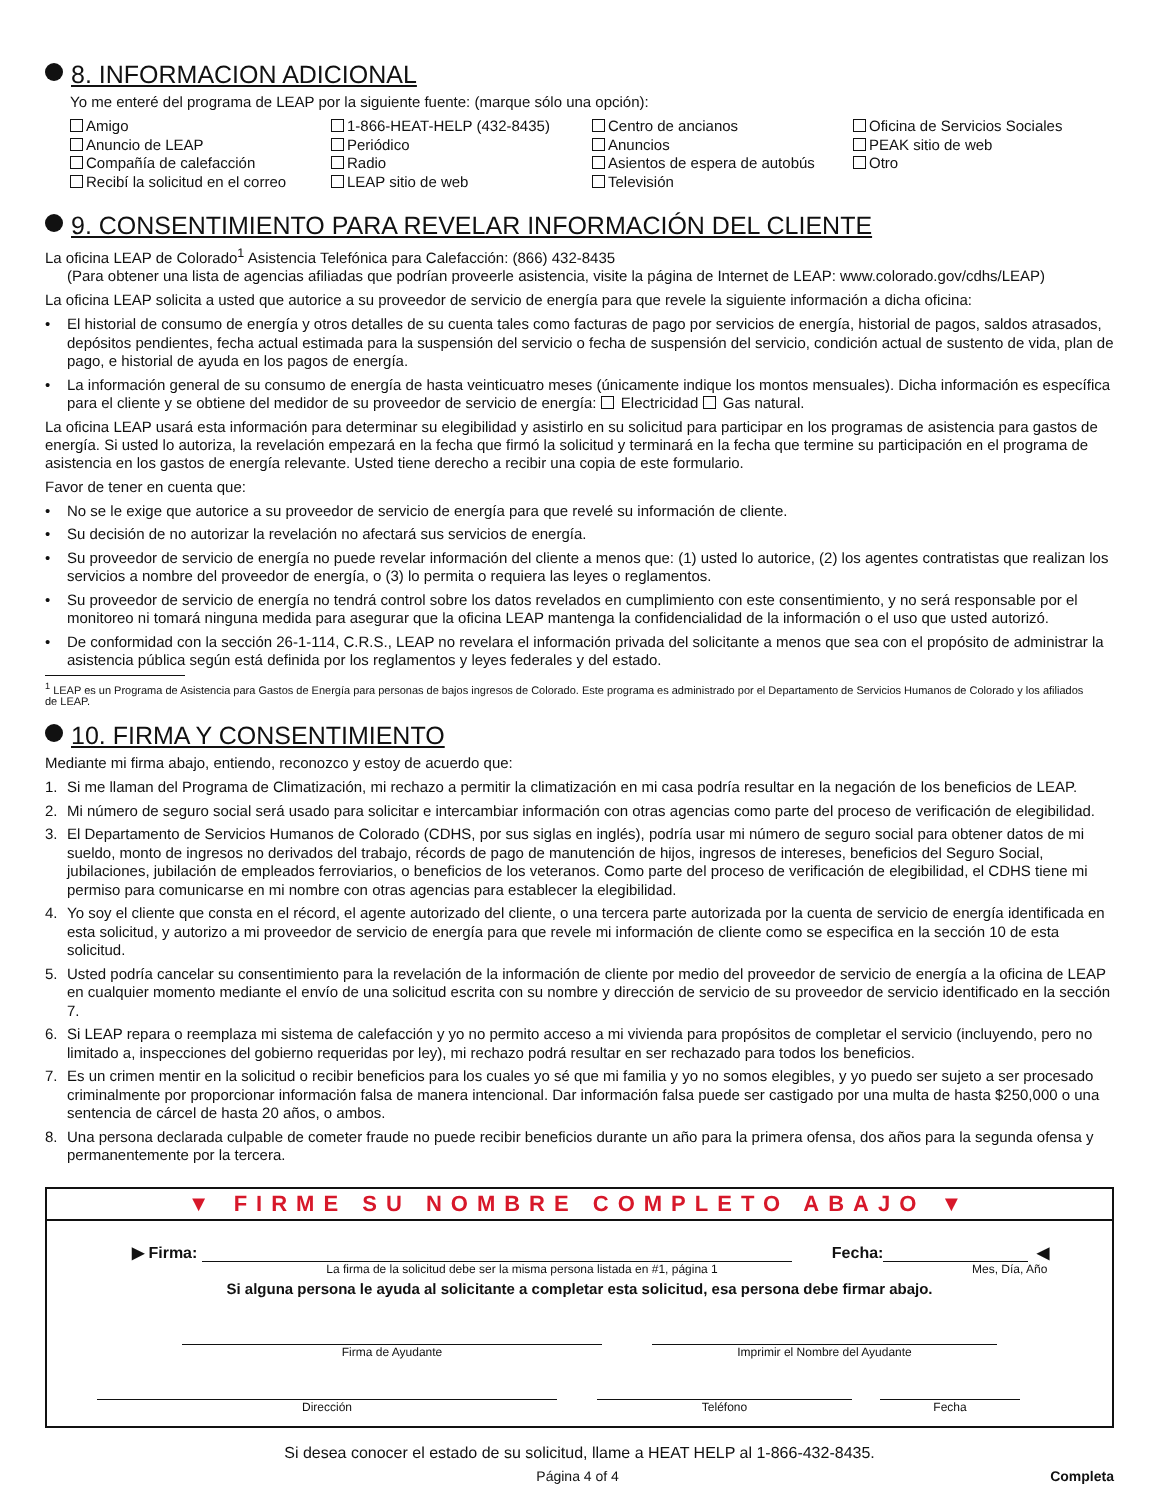8. INFORMACION ADICIONAL
Yo me enteré del programa de LEAP por la siguiente fuente: (marque sólo una opción):
Amigo
Anuncio de LEAP
Compañía de calefacción
Recibí la solicitud en el correo
1-866-HEAT-HELP (432-8435)
Periódico
Radio
LEAP sitio de web
Centro de ancianos
Anuncios
Asientos de espera de autobús
Televisión
Oficina de Servicios Sociales
PEAK sitio de web
Otro
9. CONSENTIMIENTO PARA REVELAR INFORMACIÓN DEL CLIENTE
La oficina LEAP de Colorado<sup>1</sup> Asistencia Telefónica para Calefacción: (866) 432-8435
(Para obtener una lista de agencias afiliadas que podrían proveerle asistencia, visite la página de Internet de LEAP: www.colorado.gov/cdhs/LEAP)
La oficina LEAP solicita a usted que autorice a su proveedor de servicio de energía para que revele la siguiente información a dicha oficina:
• El historial de consumo de energía y otros detalles de su cuenta tales como facturas de pago por servicios de energía, historial de pagos, saldos atrasados, depósitos pendientes, fecha actual estimada para la suspensión del servicio o fecha de suspensión del servicio, condición actual de sustento de vida, plan de pago, e historial de ayuda en los pagos de energía.
• La información general de su consumo de energía de hasta veinticuatro meses (únicamente indique los montos mensuales). Dicha información es específica para el cliente y se obtiene del medidor de su proveedor de servicio de energía: Electricidad Gas natural.
La oficina LEAP usará esta información para determinar su elegibilidad y asistirlo en su solicitud para participar en los programas de asistencia para gastos de energía. Si usted lo autoriza, la revelación empezará en la fecha que firmó la solicitud y terminará en la fecha que termine su participación en el programa de asistencia en los gastos de energía relevante. Usted tiene derecho a recibir una copia de este formulario.
Favor de tener en cuenta que:
• No se le exige que autorice a su proveedor de servicio de energía para que revelé su información de cliente.
• Su decisión de no autorizar la revelación no afectará sus servicios de energía.
• Su proveedor de servicio de energía no puede revelar información del cliente a menos que: (1) usted lo autorice, (2) los agentes contratistas que realizan los servicios a nombre del proveedor de energía, o (3) lo permita o requiera las leyes o reglamentos.
• Su proveedor de servicio de energía no tendrá control sobre los datos revelados en cumplimiento con este consentimiento, y no será responsable por el monitoreo ni tomará ninguna medida para asegurar que la oficina LEAP mantenga la confidencialidad de la información o el uso que usted autorizó.
• De conformidad con la sección 26-1-114, C.R.S., LEAP no revelara el información privada del solicitante a menos que sea con el propósito de administrar la asistencia pública según está definida por los reglamentos y leyes federales y del estado.
<sup>1</sup> LEAP es un Programa de Asistencia para Gastos de Energía para personas de bajos ingresos de Colorado. Este programa es administrado por el Departamento de Servicios Humanos de Colorado y los afiliados de LEAP.
10. FIRMA Y CONSENTIMIENTO
Mediante mi firma abajo, entiendo, reconozco y estoy de acuerdo que:
1. Si me llaman del Programa de Climatización, mi rechazo a permitir la climatización en mi casa podría resultar en la negación de los beneficios de LEAP.
2. Mi número de seguro social será usado para solicitar e intercambiar información con otras agencias como parte del proceso de verificación de elegibilidad.
3. El Departamento de Servicios Humanos de Colorado (CDHS, por sus siglas en inglés), podría usar mi número de seguro social para obtener datos de mi sueldo, monto de ingresos no derivados del trabajo, récords de pago de manutención de hijos, ingresos de intereses, beneficios del Seguro Social, jubilaciones, jubilación de empleados ferroviarios, o beneficios de los veteranos. Como parte del proceso de verificación de elegibilidad, el CDHS tiene mi permiso para comunicarse en mi nombre con otras agencias para establecer la elegibilidad.
4. Yo soy el cliente que consta en el récord, el agente autorizado del cliente, o una tercera parte autorizada por la cuenta de servicio de energía identificada en esta solicitud, y autorizo a mi proveedor de servicio de energía para que revele mi información de cliente como se especifica en la sección 10 de esta solicitud.
5. Usted podría cancelar su consentimiento para la revelación de la información de cliente por medio del proveedor de servicio de energía a la oficina de LEAP en cualquier momento mediante el envío de una solicitud escrita con su nombre y dirección de servicio de su proveedor de servicio identificado en la sección 7.
6. Si LEAP repara o reemplaza mi sistema de calefacción y yo no permito acceso a mi vivienda para propósitos de completar el servicio (incluyendo, pero no limitado a, inspecciones del gobierno requeridas por ley), mi rechazo podrá resultar en ser rechazado para todos los beneficios.
7. Es un crimen mentir en la solicitud o recibir beneficios para los cuales yo sé que mi familia y yo no somos elegibles, y yo puedo ser sujeto a ser procesado criminalmente por proporcionar información falsa de manera intencional. Dar información falsa puede ser castigado por una multa de hasta $250,000 o una sentencia de cárcel de hasta 20 años, o ambos.
8. Una persona declarada culpable de cometer fraude no puede recibir beneficios durante un año para la primera ofensa, dos años para la segunda ofensa y permanentemente por la tercera.
▼ FIRME SU NOMBRE COMPLETO ABAJO ▼
▶ Firma:
Fecha:
◀
La firma de la solicitud debe ser la misma persona listada en #1, página 1
Mes, Día, Año
Si alguna persona le ayuda al solicitante a completar esta solicitud, esa persona debe firmar abajo.
Firma de Ayudante
Imprimir el Nombre del Ayudante
Dirección
Teléfono
Fecha
Si desea conocer el estado de su solicitud, llame a HEAT HELP al 1-866-432-8435.
Página 4 of 4 Completa